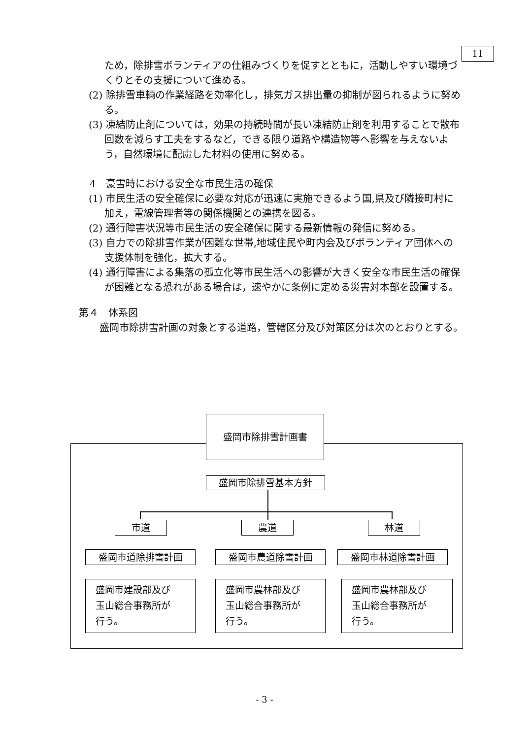11
ため，除排雪ボランティアの仕組みづくりを促すとともに，活動しやすい環境づくりとその支援について進める。
(2) 除排雪車輛の作業経路を効率化し，排気ガス排出量の抑制が図られるように努める。
(3) 凍結防止剤については，効果の持続時間が長い凍結防止剤を利用することで散布回数を減らす工夫をするなど，できる限り道路や構造物等へ影響を与えないよう，自然環境に配慮した材料の使用に努める。
4　豪雪時における安全な市民生活の確保
(1) 市民生活の安全確保に必要な対応が迅速に実施できるよう国,県及び隣接町村に加え，電線管理者等の関係機関との連携を図る。
(2) 通行障害状況等市民生活の安全確保に関する最新情報の発信に努める。
(3) 自力での除排雪作業が困難な世帯,地域住民や町内会及びボランティア団体への支援体制を強化，拡大する。
(4) 通行障害による集落の孤立化等市民生活への影響が大きく安全な市民生活の確保が困難となる恐れがある場合は，速やかに条例に定める災害対本部を設置する。
第４　体系図
盛岡市除排雪計画の対象とする道路，管轄区分及び対策区分は次のとおりとする。
盛岡市除排雪計画書
盛岡市除排雪基本方針
市道 農道 林道
盛岡市道除排雪計画 盛岡市農道除雪計画 盛岡市林道除雪計画
盛岡市建設部及び
玉山総合事務所が
行う。
盛岡市農林部及び
玉山総合事務所が
行う。
盛岡市農林部及び
玉山総合事務所が
行う。
- 3 -